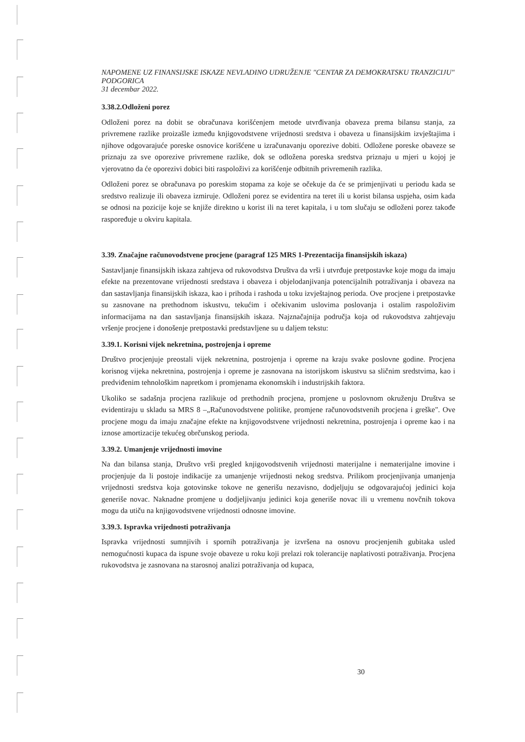NAPOMENE UZ FINANSIJSKE ISKAZE NEVLADINO UDRUŽENJE "CENTAR ZA DEMOKRATSKU TRANZICIJU" PODGORICA
31 decembar 2022.
3.38.2.Odloženi porez
Odloženi porez na dobit se obračunava korišćenjem metode utvrđivanja obaveza prema bilansu stanja, za privremene razlike proizašle između knjigovodstvene vrijednosti sredstva i obaveza u finansijskim izvještajima i njihove odgovarajuće poreske osnovice korišćene u izračunavanju oporezive dobiti. Odložene poreske obaveze se priznaju za sve oporezive privremene razlike, dok se odložena poreska sredstva priznaju u mjeri u kojoj je vjerovatno da će oporezivi dobici biti raspoloživi za korišćenje odbitnih privremenih razlika.
Odloženi porez se obračunava po poreskim stopama za koje se očekuje da će se primjenjivati u periodu kada se sredstvo realizuje ili obaveza izmiruje. Odloženi porez se evidentira na teret ili u korist bilansa uspjeha, osim kada se odnosi na pozicije koje se knjiže direktno u korist ili na teret kapitala, i u tom slučaju se odloženi porez takođe raspoređuje u okviru kapitala.
3.39. Značajne računovodstvene procjene (paragraf 125 MRS 1-Prezentacija finansijskih iskaza)
Sastavljanje finansijskih iskaza zahtjeva od rukovodstva Društva da vrši i utvrđuje pretpostavke koje mogu da imaju efekte na prezentovane vrijednosti sredstava i obaveza i objelodanjivanja potencijalnih potraživanja i obaveza na dan sastavljanja finansijskih iskaza, kao i prihoda i rashoda u toku izvještajnog perioda. Ove procjene i pretpostavke su zasnovane na prethodnom iskustvu, tekućim i očekivanim uslovima poslovanja i ostalim raspoloživim informacijama na dan sastavljanja finansijskih iskaza. Najznačajnija područja koja od rukovodstva zahtjevaju vršenje procjene i donošenje pretpostavki predstavljene su u daljem tekstu:
3.39.1. Korisni vijek nekretnina, postrojenja i opreme
Društvo procjenjuje preostali vijek nekretnina, postrojenja i opreme na kraju svake poslovne godine. Procjena korisnog vijeka nekretnina, postrojenja i opreme je zasnovana na istorijskom iskustvu sa sličnim sredstvima, kao i predviđenim tehnološkim napretkom i promjenama ekonomskih i industrijskih faktora.
Ukoliko se sadašnja procjena razlikuje od prethodnih procjena, promjene u poslovnom okruženju Društva se evidentiraju u skladu sa MRS 8 –„Računovodstvene politike, promjene računovodstvenih procjena i greške". Ove procjene mogu da imaju značajne efekte na knjigovodstvene vrijednosti nekretnina, postrojenja i opreme kao i na iznose amortizacije tekućeg obrčunskog perioda.
3.39.2. Umanjenje vrijednosti imovine
Na dan bilansa stanja, Društvo vrši pregled knjigovodstvenih vrijednosti materijalne i nematerijalne imovine i procjenjuje da li postoje indikacije za umanjenje vrijednosti nekog sredstva. Prilikom procjenjivanja umanjenja vrijednosti sredstva koja gotovinske tokove ne generišu nezavisno, dodjeljuju se odgovarajućoj jedinici koja generiše novac. Naknadne promjene u dodjeljivanju jedinici koja generiše novac ili u vremenu novčnih tokova mogu da utiču na knjigovodstvene vrijednosti odnosne imovine.
3.39.3. Ispravka vrijednosti potraživanja
Ispravka vrijednosti sumnjivih i spornih potraživanja je izvršena na osnovu procjenjenih gubitaka usled nemogućnosti kupaca da ispune svoje obaveze u roku koji prelazi rok tolerancije naplativosti potraživanja. Procjena rukovodstva je zasnovana na starosnoj analizi potraživanja od kupaca,
30